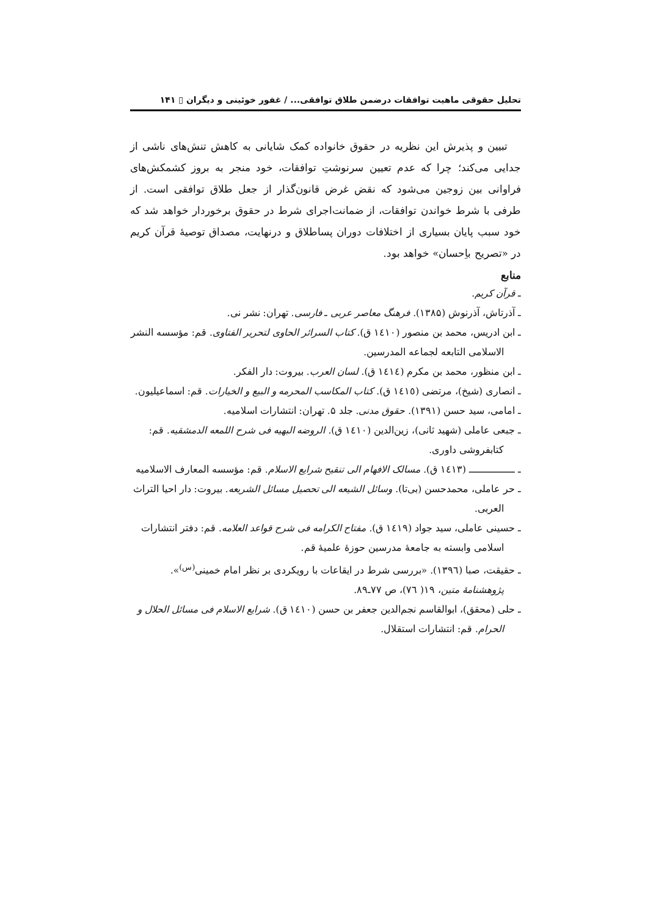تحلیل حقوقی ماهیت توافقات درضمن طلاق توافقی... / غفور خوئینی و دیگران ▯ ۱۴۱
تبیین و پذیرش این نظریه در حقوق خانواده کمک شایانی به کاهش تنش‌های ناشی از جدایی می‌کند؛ چرا که عدم تعیین سرنوشتِ توافقات، خود منجر به بروز کشمکش‌های فراوانی بین زوجین می‌شود که نقض غرض قانون‌گذار از جعل طلاق توافقی است. از طرفی با شرط خواندن توافقات، از ضمانت‌اجرای شرط در حقوق برخوردار خواهد شد که خود سبب پایان بسیاری از اختلافات دوران پساطلاق و درنهایت، مصداق توصیهٔ قرآن کریم در «تصریح باِحسان» خواهد بود.
منابع
ـ قرآن کریم.
ـ آذرتاش، آذرنوش (۱۳۸۵). فرهنگ معاصر عربی ـ فارسی. تهران: نشر نی.
ـ ابن ادریس، محمد بن منصور (١٤١٠ ق). کتاب السرائر الحاوی لتحریر الفتاوی. قم: مؤسسه النشر الاسلامی التابعه لجماعه المدرسین.
ـ ابن منظور، محمد بن مکرم (١٤١٤ ق). لسان العرب. بیروت: دار الفکر.
ـ انصاری (شیخ)، مرتضی (١٤١٥ ق). کتاب المکاسب المحرمه و البیع و الخیارات. قم: اسماعیلیون.
ـ امامی، سید حسن (۱۳۹۱). حقوق مدنی. جلد ۵. تهران: انتشارات اسلامیه.
ـ جبعی عاملی (شهید ثانی)، زین‌الدین (١٤١٠ ق). الروضه البهیه فی شرح اللمعه الدمشقیه. قم: کتابفروشی داوری.
ـ ـــــــــــــــ (١٤١٣ ق). مسالک الافهام الی تنقیح شرایع الاسلام. قم: مؤسسه المعارف الاسلامیه
ـ حر عاملی، محمدحسن (بی‌تا). وسائل الشیعه الی تحصیل مسائل الشریعه. بیروت: دار احیا التراث العربی.
ـ حسینی عاملی، سید جواد (١٤١٩ ق). مفتاح الکرامه فی شرح قواعد العلامه. قم: دفتر انتشارات اسلامی وابسته به جامعهٔ مدرسین حوزهٔ علمیهٔ قم.
ـ حقیقت، صبا (١٣٩٦). «بررسی شرط در ایقاعات با رویکردی بر نظر امام خمینی<sup>(س)</sup>». پژوهشنامهٔ متین، ۱۹( ٧٦)، ص ٧٧ـ٨٩.
ـ حلی (محقق)، ابوالقاسم نجم‌الدین جعفر بن حسن (١٤١٠ ق). شرایع الاسلام فی مسائل الحلال و الحرام. قم: انتشارات استقلال.